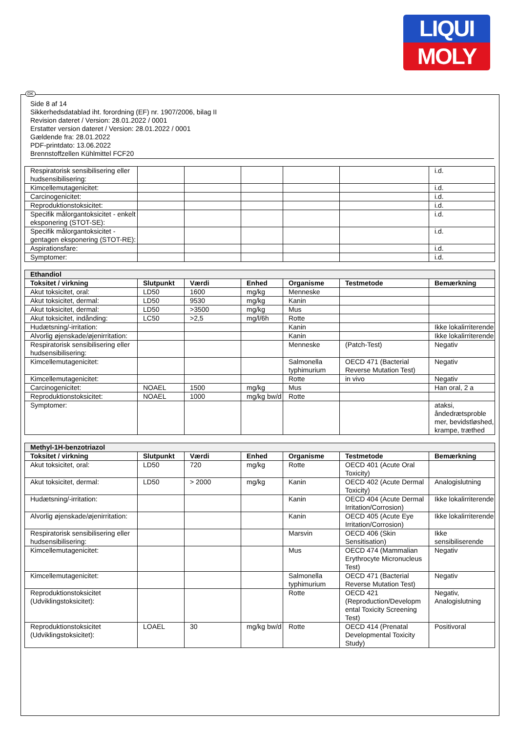LIQUI
MOLY
DK
Side 8 af 14
Sikkerhedsdatablad iht. forordning (EF) nr. 1907/2006, bilag II
Revision dateret / Version: 28.01.2022 / 0001
Erstatter version dateret / Version: 28.01.2022 / 0001
Gældende fra: 28.01.2022
PDF-printdato: 13.06.2022
Brennstoffzellen Kühlmittel FCF20
| Respiratorisk sensibilisering eller hudsensibilisering: | | | | | | i.d. |
| Kimcellemutagenicitet: | | | | | | i.d. |
| Carcinogenicitet: | | | | | | i.d. |
| Reproduktionstoksicitet: | | | | | | i.d. |
| Specifik målorgantoksicitet - enkelt eksponering (STOT-SE): | | | | | | i.d. |
| Specifik målorgantoksicitet - gentagen eksponering (STOT-RE): | | | | | | i.d. |
| Aspirationsfare: | | | | | | i.d. |
| Symptomer: | | | | | | i.d. |
| Ethandiol | | | | | | |
| Toksitet / virkning | Slutpunkt | Værdi | Enhed | Organisme | Testmetode | Bemærkning |
| Akut toksicitet, oral: | LD50 | 1600 | mg/kg | Menneske | | |
| Akut toksicitet, dermal: | LD50 | 9530 | mg/kg | Kanin | | |
| Akut toksicitet, dermal: | LD50 | >3500 | mg/kg | Mus | | |
| Akut toksicitet, indånding: | LC50 | >2,5 | mg/l/6h | Rotte | | |
| Hudætsning/-irritation: | | | | Kanin | | Ikke lokalirriterende |
| Alvorlig øjenskade/øjenirritation: | | | | Kanin | | Ikke lokalirriterende |
| Respiratorisk sensibilisering eller hudsensibilisering: | | | | Menneske | (Patch-Test) | Negativ |
| Kimcellemutagenicitet: | | | | Salmonella typhimurium | OECD 471 (Bacterial Reverse Mutation Test) | Negativ |
| Kimcellemutagenicitet: | | | | Rotte | in vivo | Negativ |
| Carcinogenicitet: | NOAEL | 1500 | mg/kg | Mus | | Han oral, 2 a |
| Reproduktionstoksicitet: | NOAEL | 1000 | mg/kg bw/d | Rotte | | |
| Symptomer: | | | | | | ataksi, åndedrætsproble mer, bevidstløshed, krampe, træthed |
| Methyl-1H-benzotriazol | | | | | | |
| Toksitet / virkning | Slutpunkt | Værdi | Enhed | Organisme | Testmetode | Bemærkning |
| Akut toksicitet, oral: | LD50 | 720 | mg/kg | Rotte | OECD 401 (Acute Oral Toxicity) | |
| Akut toksicitet, dermal: | LD50 | > 2000 | mg/kg | Kanin | OECD 402 (Acute Dermal Toxicity) | Analogislutning |
| Hudætsning/-irritation: | | | | Kanin | OECD 404 (Acute Dermal Irritation/Corrosion) | Ikke lokalirriterende |
| Alvorlig øjenskade/øjenirritation: | | | | Kanin | OECD 405 (Acute Eye Irritation/Corrosion) | Ikke lokalirriterende |
| Respiratorisk sensibilisering eller hudsensibilisering: | | | | Marsvin | OECD 406 (Skin Sensitisation) | Ikke sensibiliserende |
| Kimcellemutagenicitet: | | | | Mus | OECD 474 (Mammalian Erythrocyte Micronucleus Test) | Negativ |
| Kimcellemutagenicitet: | | | | Salmonella typhimurium | OECD 471 (Bacterial Reverse Mutation Test) | Negativ |
| Reproduktionstoksicitet (Udviklingstoksicitet): | | | | Rotte | OECD 421 (Reproduction/Developm ental Toxicity Screening Test) | Negativ, Analogislutning |
| Reproduktionstoksicitet (Udviklingstoksicitet): | LOAEL | 30 | mg/kg bw/d | Rotte | OECD 414 (Prenatal Developmental Toxicity Study) | Positivoral |